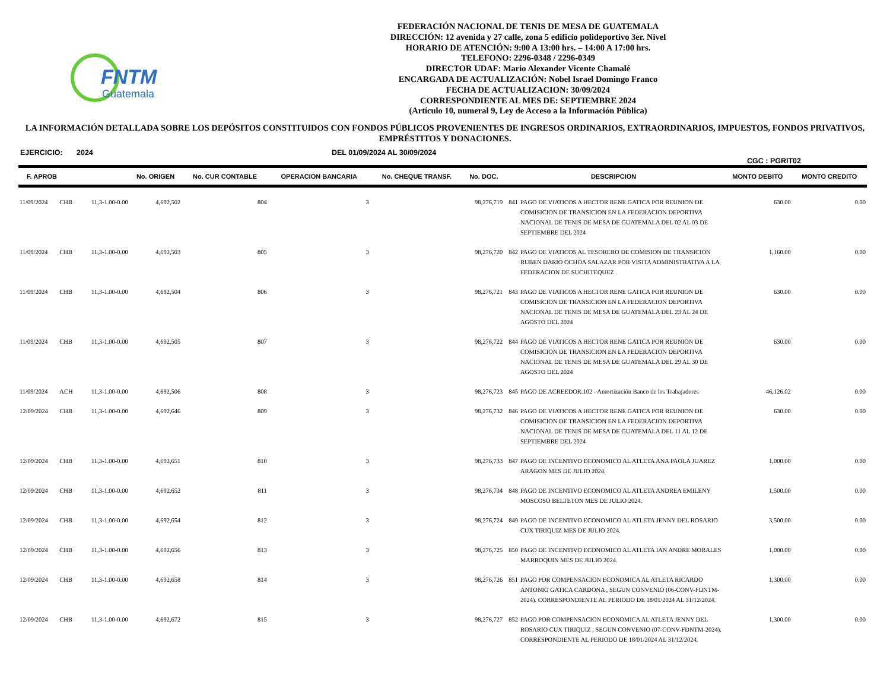FNTM
Guatemala
FEDERACIÓN NACIONAL DE TENIS DE MESA DE GUATEMALA
DIRECCIÓN: 12 avenida y 27 calle, zona 5 edificio polideportivo 3er. Nivel
HORARIO DE ATENCIÓN: 9:00 A 13:00 hrs. – 14:00 A 17:00 hrs.
TELEFONO: 2296-0348 / 2296-0349
DIRECTOR UDAF: Mario Alexander Vicente Chamalé
ENCARGADA DE ACTUALIZACIÓN: Nobel Israel Domingo Franco
FECHA DE ACTUALIZACION: 30/09/2024
CORRESPONDIENTE AL MES DE: SEPTIEMBRE 2024
(Artículo 10, numeral 9, Ley de Acceso a la Información Pública)
LA INFORMACIÓN DETALLADA SOBRE LOS DEPÓSITOS CONSTITUIDOS CON FONDOS PÚBLICOS PROVENIENTES DE INGRESOS ORDINARIOS, EXTRAORDINARIOS, IMPUESTOS, FONDOS PRIVATIVOS, EMPRÉSTITOS Y DONACIONES.
EJERCICIO: 2024 DEL 01/09/2024 AL 30/09/2024 CGC : PGRIT02
| F. APROB | | | No. ORIGEN | No. CUR CONTABLE | OPERACION BANCARIA | No. CHEQUE TRANSF. | No. DOC. | DESCRIPCION | | MONTO DEBITO | MONTO CREDITO |
| --- | --- | --- | --- | --- | --- | --- | --- | --- | --- | --- | --- |
| 11/09/2024 | CHB | 11,3-1.00-0.00 | 4,692,502 | 804 | 3 | | 98,276,719 | 841 | PAGO DE VIATICOS A HECTOR RENE GATICA POR REUNION DE COMISICION DE TRANSICION EN LA FEDERACION DEPORTIVA NACIONAL DE TENIS DE MESA DE GUATEMALA DEL 02 AL 03 DE SEPTIEMBRE DEL 2024 | 630.00 | 0.00 |
| 11/09/2024 | CHB | 11,3-1.00-0.00 | 4,692,503 | 805 | 3 | | 98,276,720 | 842 | PAGO DE VIATICOS AL TESORERO DE COMISION DE TRANSICION RUBEN DARIO OCHOA SALAZAR POR VISITA ADMINISTRATIVA A LA FEDERACION DE SUCHITEQUEZ | 1,160.00 | 0.00 |
| 11/09/2024 | CHB | 11,3-1.00-0.00 | 4,692,504 | 806 | 3 | | 98,276,721 | 843 | PAGO DE VIATICOS A HECTOR RENE GATICA POR REUNION DE COMISICION DE TRANSICION EN LA FEDERACION DEPORTIVA NACIONAL DE TENIS DE MESA DE GUATEMALA DEL 23 AL 24 DE AGOSTO DEL 2024 | 630.00 | 0.00 |
| 11/09/2024 | CHB | 11,3-1.00-0.00 | 4,692,505 | 807 | 3 | | 98,276,722 | 844 | PAGO DE VIATICOS A HECTOR RENE GATICA POR REUNION DE COMISICION DE TRANSICION EN LA FEDERACION DEPORTIVA NACIONAL DE TENIS DE MESA DE GUATEMALA DEL 29 AL 30 DE AGOSTO DEL 2024 | 630.00 | 0.00 |
| 11/09/2024 | ACH | 11,3-1.00-0.00 | 4,692,506 | 808 | 3 | | 98,276,723 | 845 | PAGO DE ACREEDOR.102 - Amortización Banco de los Trabajadores | 46,126.02 | 0.00 |
| 12/09/2024 | CHB | 11,3-1.00-0.00 | 4,692,646 | 809 | 3 | | 98,276,732 | 846 | PAGO DE VIATICOS A HECTOR RENE GATICA POR REUNION DE COMISICION DE TRANSICION EN LA FEDERACION DEPORTIVA NACIONAL DE TENIS DE MESA DE GUATEMALA DEL 11 AL 12 DE SEPTIEMBRE DEL 2024 | 630.00 | 0.00 |
| 12/09/2024 | CHB | 11,3-1.00-0.00 | 4,692,651 | 810 | 3 | | 98,276,733 | 847 | PAGO DE INCENTIVO ECONOMICO AL ATLETA ANA PAOLA JUAREZ ARAGON MES DE JULIO 2024. | 1,000.00 | 0.00 |
| 12/09/2024 | CHB | 11,3-1.00-0.00 | 4,692,652 | 811 | 3 | | 98,276,734 | 848 | PAGO DE INCENTIVO ECONOMICO AL ATLETA ANDREA EMILENY MOSCOSO BELTETON MES DE JULIO 2024. | 1,500.00 | 0.00 |
| 12/09/2024 | CHB | 11,3-1.00-0.00 | 4,692,654 | 812 | 3 | | 98,276,724 | 849 | PAGO DE INCENTIVO ECONOMICO AL ATLETA JENNY DEL ROSARIO CUX TIRIQUIZ MES DE JULIO 2024. | 3,500.00 | 0.00 |
| 12/09/2024 | CHB | 11,3-1.00-0.00 | 4,692,656 | 813 | 3 | | 98,276,725 | 850 | PAGO DE INCENTIVO ECONOMICO AL ATLETA IAN ANDRE MORALES MARROQUIN MES DE JULIO 2024. | 1,000.00 | 0.00 |
| 12/09/2024 | CHB | 11,3-1.00-0.00 | 4,692,658 | 814 | 3 | | 98,276,726 | 851 | PAGO POR COMPENSACION ECONOMICA AL ATLETA RICARDO ANTONIO GATICA CARDONA , SEGUN CONVENIO (06-CONV-FDNTM-2024). CORRESPONDIENTE AL PERIODO DE 18/01/2024 AL 31/12/2024. | 1,300.00 | 0.00 |
| 12/09/2024 | CHB | 11,3-1.00-0.00 | 4,692,672 | 815 | 3 | | 98,276,727 | 852 | PAGO POR COMPENSACION ECONOMICA AL ATLETA JENNY DEL ROSARIO CUX TIRIQUIZ , SEGUN CONVENIO (07-CONV-FDNTM-2024). CORRESPONDIENTE AL PERIODO DE 18/01/2024 AL 31/12/2024. | 1,300.00 | 0.00 |